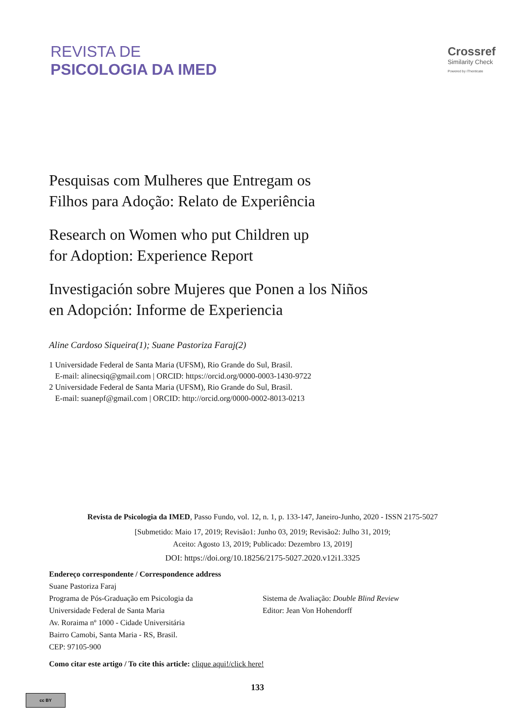REVISTA DE
PSICOLOGIA DA IMED
Crossref
Similarity Check
Powered by iThenticate
Pesquisas com Mulheres que Entregam os
Filhos para Adoção: Relato de Experiência
Research on Women who put Children up
for Adoption: Experience Report
Investigación sobre Mujeres que Ponen a los Niños
en Adopción: Informe de Experiencia
Aline Cardoso Siqueira(1); Suane Pastoriza Faraj(2)
1 Universidade Federal de Santa Maria (UFSM), Rio Grande do Sul, Brasil.
E-mail: alinecsiq@gmail.com | ORCID: https://orcid.org/0000-0003-1430-9722
2 Universidade Federal de Santa Maria (UFSM), Rio Grande do Sul, Brasil.
E-mail: suanepf@gmail.com | ORCID: http://orcid.org/0000-0002-8013-0213
Revista de Psicologia da IMED, Passo Fundo, vol. 12, n. 1, p. 133-147, Janeiro-Junho, 2020 - ISSN 2175-5027
[Submetido: Maio 17, 2019; Revisão1: Junho 03, 2019; Revisão2: Julho 31, 2019;
Aceito: Agosto 13, 2019; Publicado: Dezembro 13, 2019]
DOI: https://doi.org/10.18256/2175-5027.2020.v12i1.3325
Endereço correspondente / Correspondence address
Suane Pastoriza Faraj
Programa de Pós-Graduação em Psicologia da
Universidade Federal de Santa Maria
Av. Roraima nº 1000 - Cidade Universitária
Bairro Camobi, Santa Maria - RS, Brasil.
CEP: 97105-900
Sistema de Avaliação: Double Blind Review
Editor: Jean Von Hohendorff
Como citar este artigo / To cite this article: clique aqui!/click here!
133
cc BY